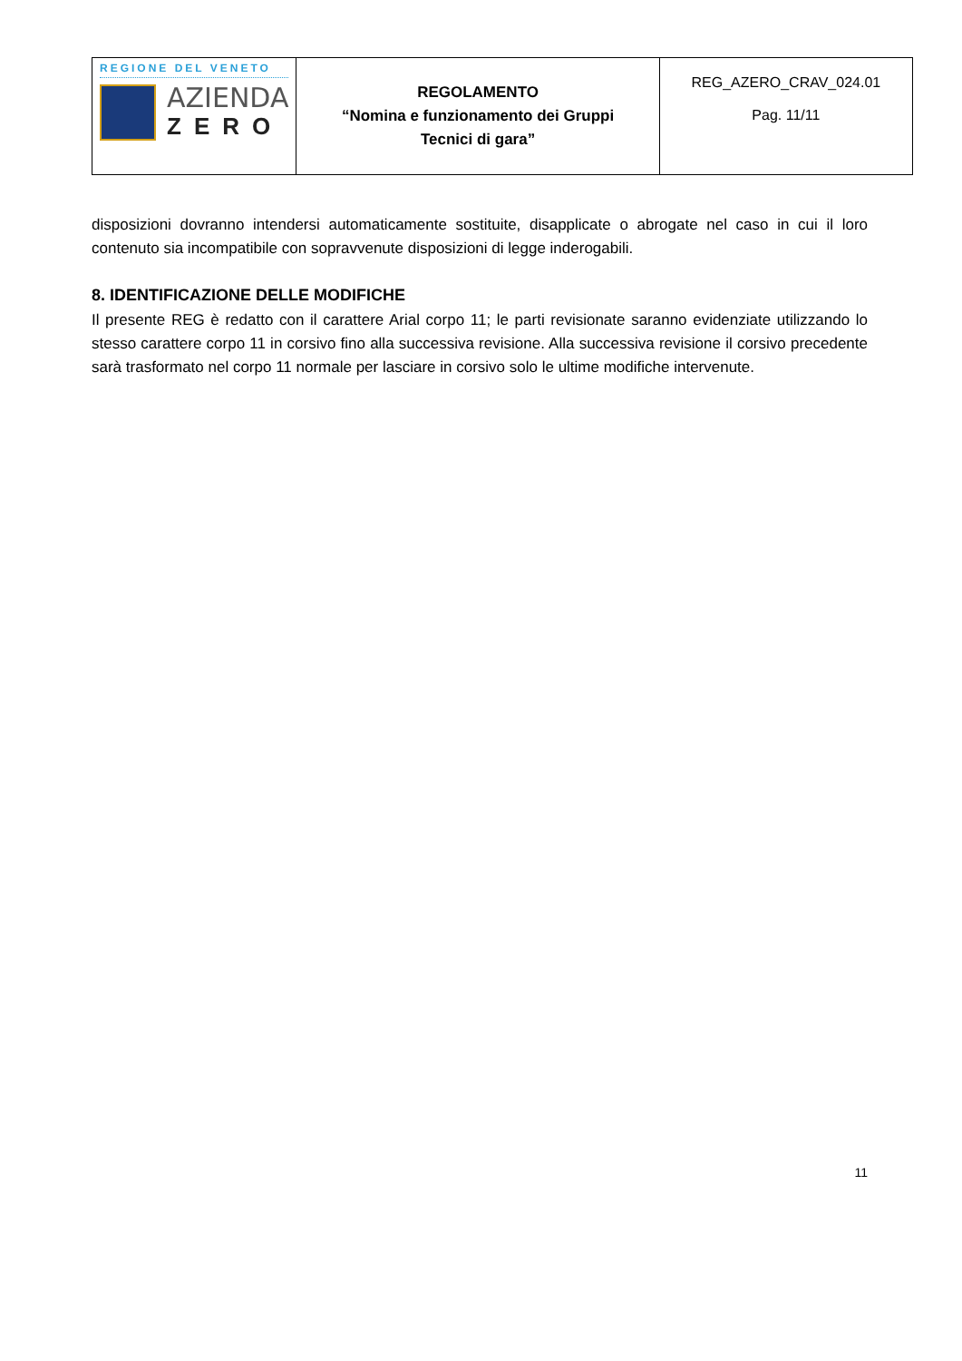| REGIONE DEL VENETO AZIENDA ZERO | REGOLAMENTO “Nomina e funzionamento dei Gruppi Tecnici di gara” | REG_AZERO_CRAV_024.01 Pag. 11/11 |
disposizioni dovranno intendersi automaticamente sostituite, disapplicate o abrogate nel caso in cui il loro contenuto sia incompatibile con sopravvenute disposizioni di legge inderogabili.
8. IDENTIFICAZIONE DELLE MODIFICHE
Il presente REG è redatto con il carattere Arial corpo 11; le parti revisionate saranno evidenziate utilizzando lo stesso carattere corpo 11 in corsivo fino alla successiva revisione. Alla successiva revisione il corsivo precedente sarà trasformato nel corpo 11 normale per lasciare in corsivo solo le ultime modifiche intervenute.
11